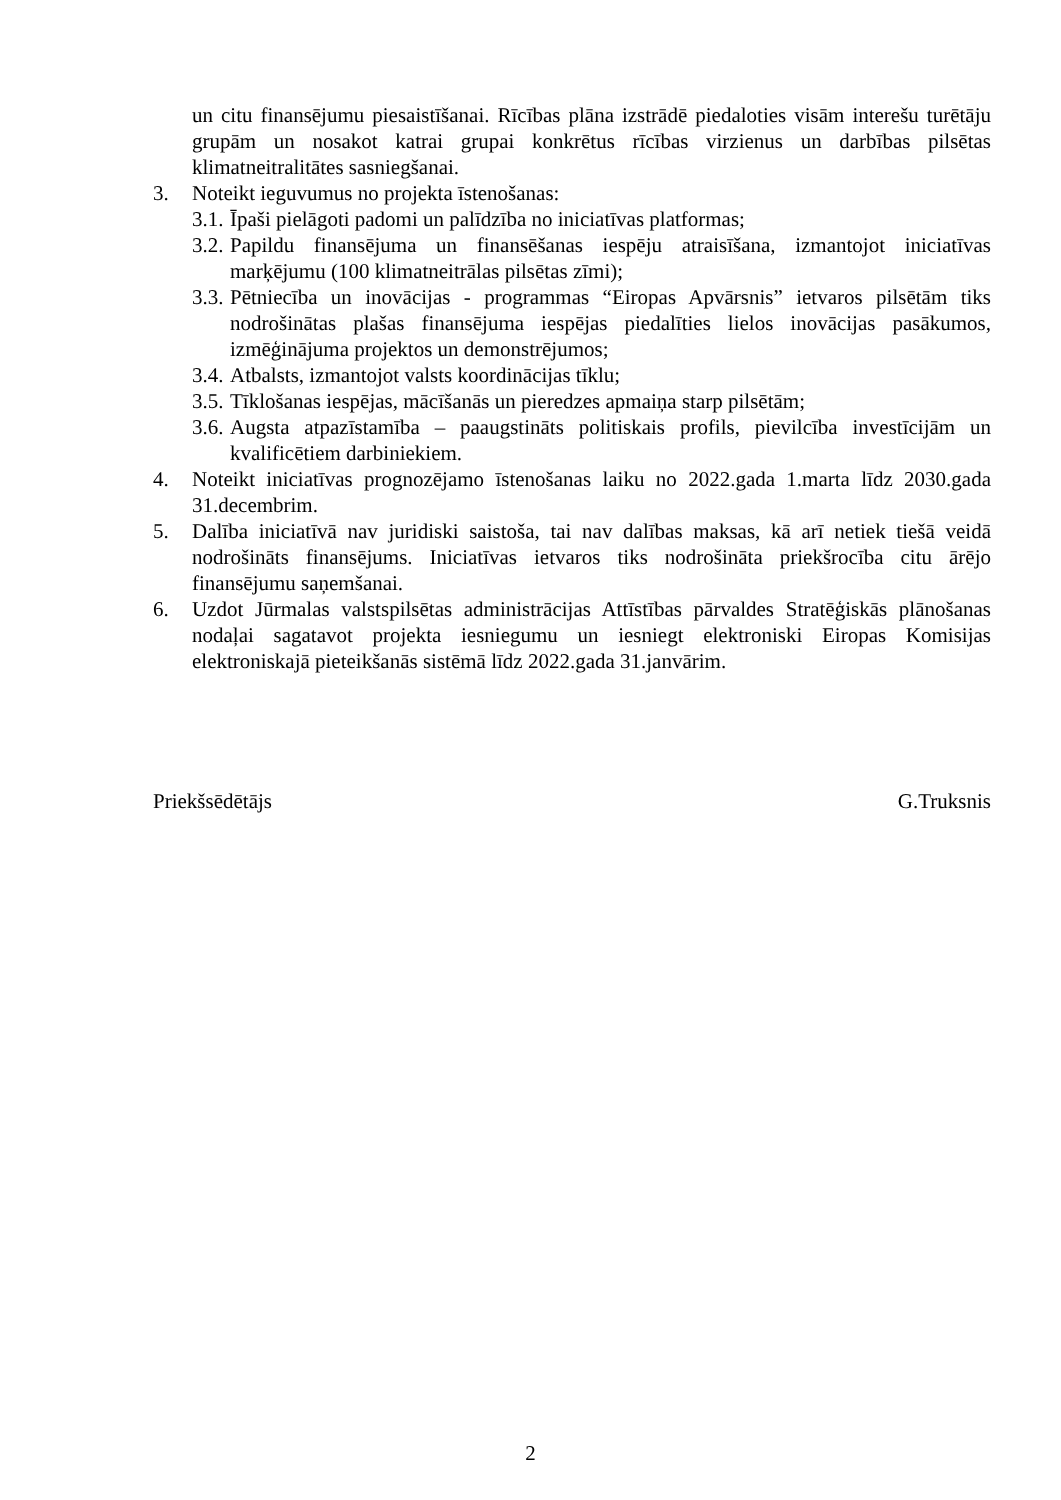un citu finansējumu piesaistīšanai. Rīcības plāna izstrādē piedaloties visām interešu turētāju grupām un nosakot katrai grupai konkrētus rīcības virzienus un darbības pilsētas klimatneitralitātes sasniegšanai.
3. Noteikt ieguvumus no projekta īstenošanas:
3.1.
Īpaši pielāgoti padomi un palīdzība no iniciatīvas platformas;
3.2.
Papildu finansējuma un finansēšanas iespēju atraisīšana, izmantojot iniciatīvas marķējumu (100 klimatneitrālas pilsētas zīmi);
3.3.
Pētniecība un inovācijas - programmas “Eiropas Apvārsnis” ietvaros pilsētām tiks nodrošinātas plašas finansējuma iespējas piedalīties lielos inovācijas pasākumos, izmēģinājuma projektos un demonstrējumos;
3.4.
Atbalsts, izmantojot valsts koordinācijas tīklu;
3.5.
Tīklošanas iespējas, mācīšanās un pieredzes apmaiņa starp pilsētām;
3.6.
Augsta atpazīstamība – paaugstināts politiskais profils, pievilcība investīcijām un kvalificētiem darbiniekiem.
4. Noteikt iniciatīvas prognozējamo īstenošanas laiku no 2022.gada 1.marta līdz 2030.gada 31.decembrim.
5. Dalība iniciatīvā nav juridiski saistoša, tai nav dalības maksas, kā arī netiek tiešā veidā nodrošināts finansējums. Iniciatīvas ietvaros tiks nodrošināta priekšrocība citu ārējo finansējumu saņemšanai.
6. Uzdot Jūrmalas valstspilsētas administrācijas Attīstības pārvaldes Stratēģiskās plānošanas nodaļai sagatavot projekta iesniegumu un iesniegt elektroniski Eiropas Komisijas elektroniskajā pieteikšanās sistēmā līdz 2022.gada 31.janvārim.
Priekšsēdētājs G.Truksnis
2